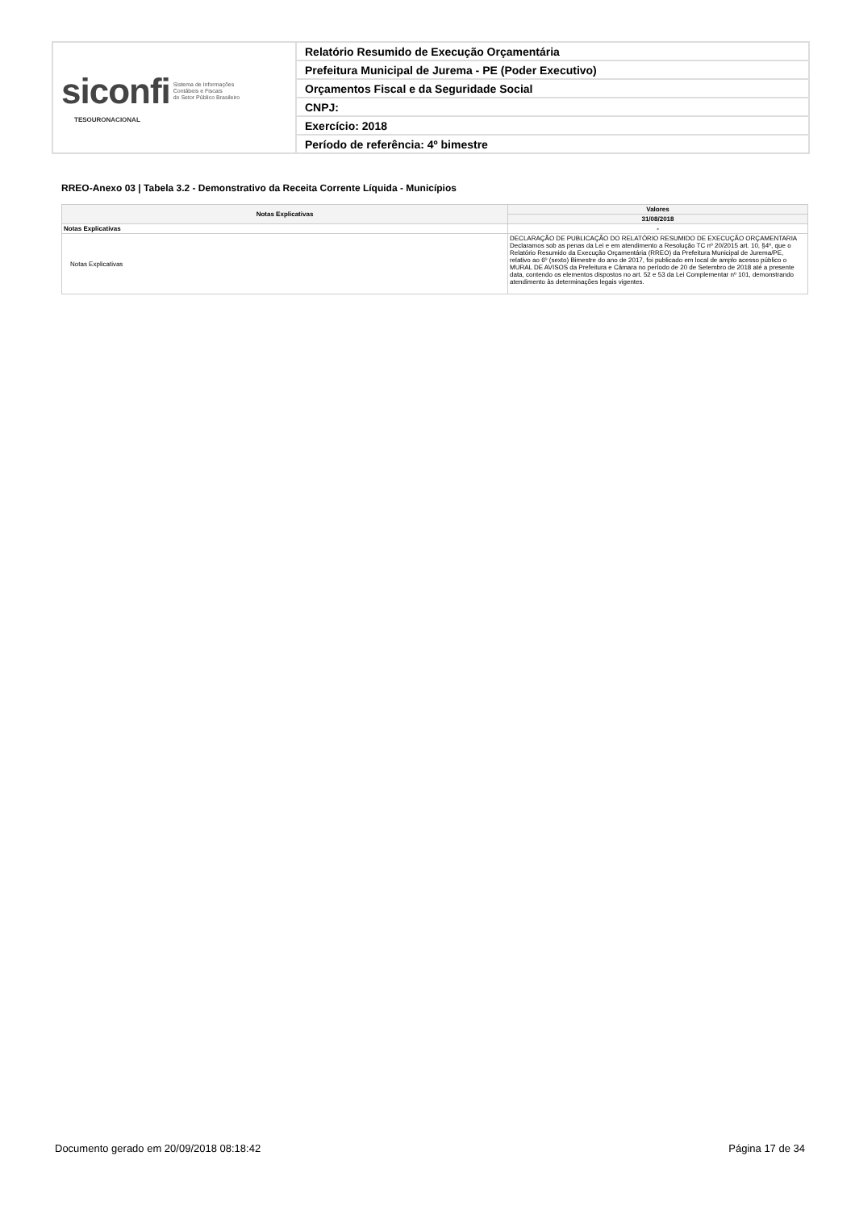| siconfi Sistema de Informações Contábeis e Fiscais do Setor Público Brasileiro TESOURONACIONAL | Relatório Resumido de Execução Orçamentária |
| | Prefeitura Municipal de Jurema - PE (Poder Executivo) |
| | Orçamentos Fiscal e da Seguridade Social |
| | CNPJ: |
| | Exercício: 2018 |
| | Período de referência: 4º bimestre |
RREO-Anexo 03 | Tabela 3.2 - Demonstrativo da Receita Corrente Líquida - Municípios
| Notas Explicativas | Valores |
| --- | --- |
| | 31/08/2018 |
| Notas Explicativas | - |
| Notas Explicativas | DECLARAÇÃO DE PUBLICAÇÃO DO RELATÓRIO RESUMIDO DE EXECUÇÃO ORÇAMENTARIA Declaramos sob as penas da Lei e em atendimento a Resolução TC nº 20/2015 art. 10, §4º, que o Relatório Resumido da Execução Orçamentária (RREO) da Prefeitura Municipal de Jurema/PE, relativo ao 6º (sexto) Bimestre do ano de 2017, foi publicado em local de amplo acesso público o MURAL DE AVISOS da Prefeitura e Câmara no período de 20 de Setembro de 2018 até a presente data, contendo os elementos dispostos no art. 52 e 53 da Lei Complementar nº 101, demonstrando atendimento às determinações legais vigentes. |
Documento gerado em 20/09/2018 08:18:42 Página 17 de 34